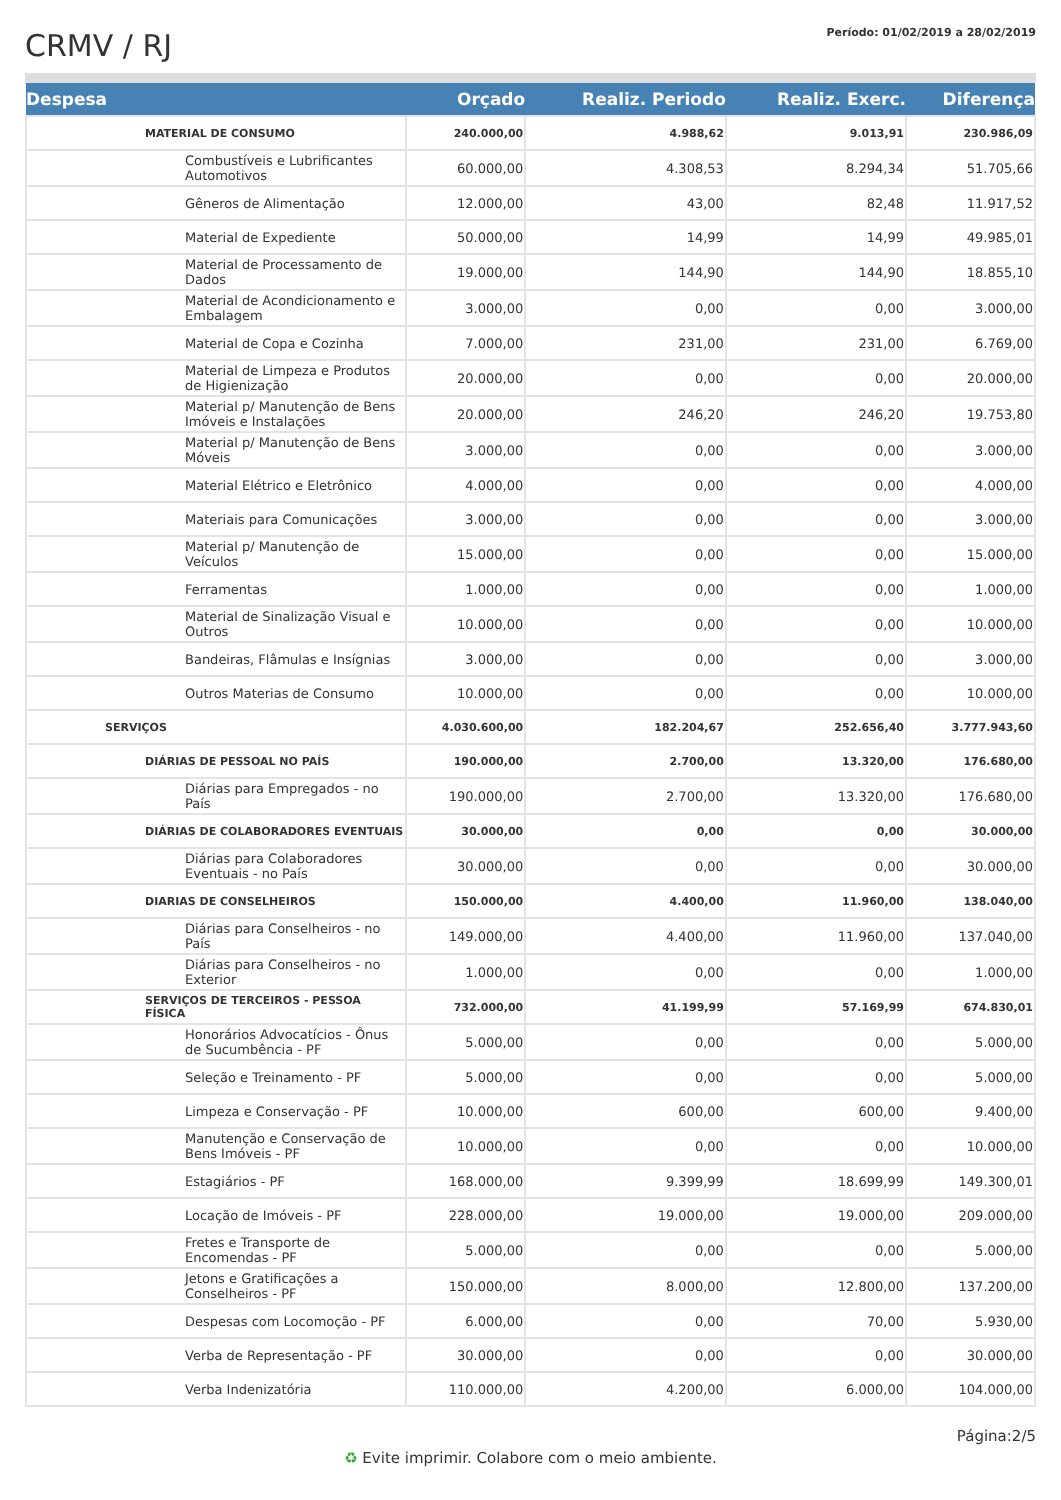CRMV / RJ
Período: 01/02/2019 a 28/02/2019
| Despesa | Orçado | Realiz. Periodo | Realiz. Exerc. | Diferença |
| --- | --- | --- | --- | --- |
| MATERIAL DE CONSUMO | 240.000,00 | 4.988,62 | 9.013,91 | 230.986,09 |
| Combustíveis e Lubrificantes Automotivos | 60.000,00 | 4.308,53 | 8.294,34 | 51.705,66 |
| Gêneros de Alimentação | 12.000,00 | 43,00 | 82,48 | 11.917,52 |
| Material de Expediente | 50.000,00 | 14,99 | 14,99 | 49.985,01 |
| Material de Processamento de Dados | 19.000,00 | 144,90 | 144,90 | 18.855,10 |
| Material de Acondicionamento e Embalagem | 3.000,00 | 0,00 | 0,00 | 3.000,00 |
| Material de Copa e Cozinha | 7.000,00 | 231,00 | 231,00 | 6.769,00 |
| Material de Limpeza e Produtos de Higienização | 20.000,00 | 0,00 | 0,00 | 20.000,00 |
| Material p/ Manutenção de Bens Imóveis e Instalações | 20.000,00 | 246,20 | 246,20 | 19.753,80 |
| Material p/ Manutenção de Bens Móveis | 3.000,00 | 0,00 | 0,00 | 3.000,00 |
| Material Elétrico e Eletrônico | 4.000,00 | 0,00 | 0,00 | 4.000,00 |
| Materiais para Comunicações | 3.000,00 | 0,00 | 0,00 | 3.000,00 |
| Material p/ Manutenção de Veículos | 15.000,00 | 0,00 | 0,00 | 15.000,00 |
| Ferramentas | 1.000,00 | 0,00 | 0,00 | 1.000,00 |
| Material de Sinalização Visual e Outros | 10.000,00 | 0,00 | 0,00 | 10.000,00 |
| Bandeiras, Flâmulas e Insígnias | 3.000,00 | 0,00 | 0,00 | 3.000,00 |
| Outros Materias de Consumo | 10.000,00 | 0,00 | 0,00 | 10.000,00 |
| SERVIÇOS | 4.030.600,00 | 182.204,67 | 252.656,40 | 3.777.943,60 |
| DIÁRIAS DE PESSOAL NO PAÍS | 190.000,00 | 2.700,00 | 13.320,00 | 176.680,00 |
| Diárias para Empregados - no País | 190.000,00 | 2.700,00 | 13.320,00 | 176.680,00 |
| DIÁRIAS DE COLABORADORES EVENTUAIS | 30.000,00 | 0,00 | 0,00 | 30.000,00 |
| Diárias para Colaboradores Eventuais - no País | 30.000,00 | 0,00 | 0,00 | 30.000,00 |
| DIARIAS DE CONSELHEIROS | 150.000,00 | 4.400,00 | 11.960,00 | 138.040,00 |
| Diárias para Conselheiros - no País | 149.000,00 | 4.400,00 | 11.960,00 | 137.040,00 |
| Diárias para Conselheiros - no Exterior | 1.000,00 | 0,00 | 0,00 | 1.000,00 |
| SERVIÇOS DE TERCEIROS - PESSOA FÍSICA | 732.000,00 | 41.199,99 | 57.169,99 | 674.830,01 |
| Honorários Advocatícios - Ônus de Sucumbência - PF | 5.000,00 | 0,00 | 0,00 | 5.000,00 |
| Seleção e Treinamento - PF | 5.000,00 | 0,00 | 0,00 | 5.000,00 |
| Limpeza e Conservação - PF | 10.000,00 | 600,00 | 600,00 | 9.400,00 |
| Manutenção e Conservação de Bens Imóveis - PF | 10.000,00 | 0,00 | 0,00 | 10.000,00 |
| Estagiários - PF | 168.000,00 | 9.399,99 | 18.699,99 | 149.300,01 |
| Locação de Imóveis - PF | 228.000,00 | 19.000,00 | 19.000,00 | 209.000,00 |
| Fretes e Transporte de Encomendas - PF | 5.000,00 | 0,00 | 0,00 | 5.000,00 |
| Jetons e Gratificações a Conselheiros - PF | 150.000,00 | 8.000,00 | 12.800,00 | 137.200,00 |
| Despesas com Locomoção - PF | 6.000,00 | 0,00 | 70,00 | 5.930,00 |
| Verba de Representação - PF | 30.000,00 | 0,00 | 0,00 | 30.000,00 |
| Verba Indenizatória | 110.000,00 | 4.200,00 | 6.000,00 | 104.000,00 |
Página:2/5
♻ Evite imprimir. Colabore com o meio ambiente.